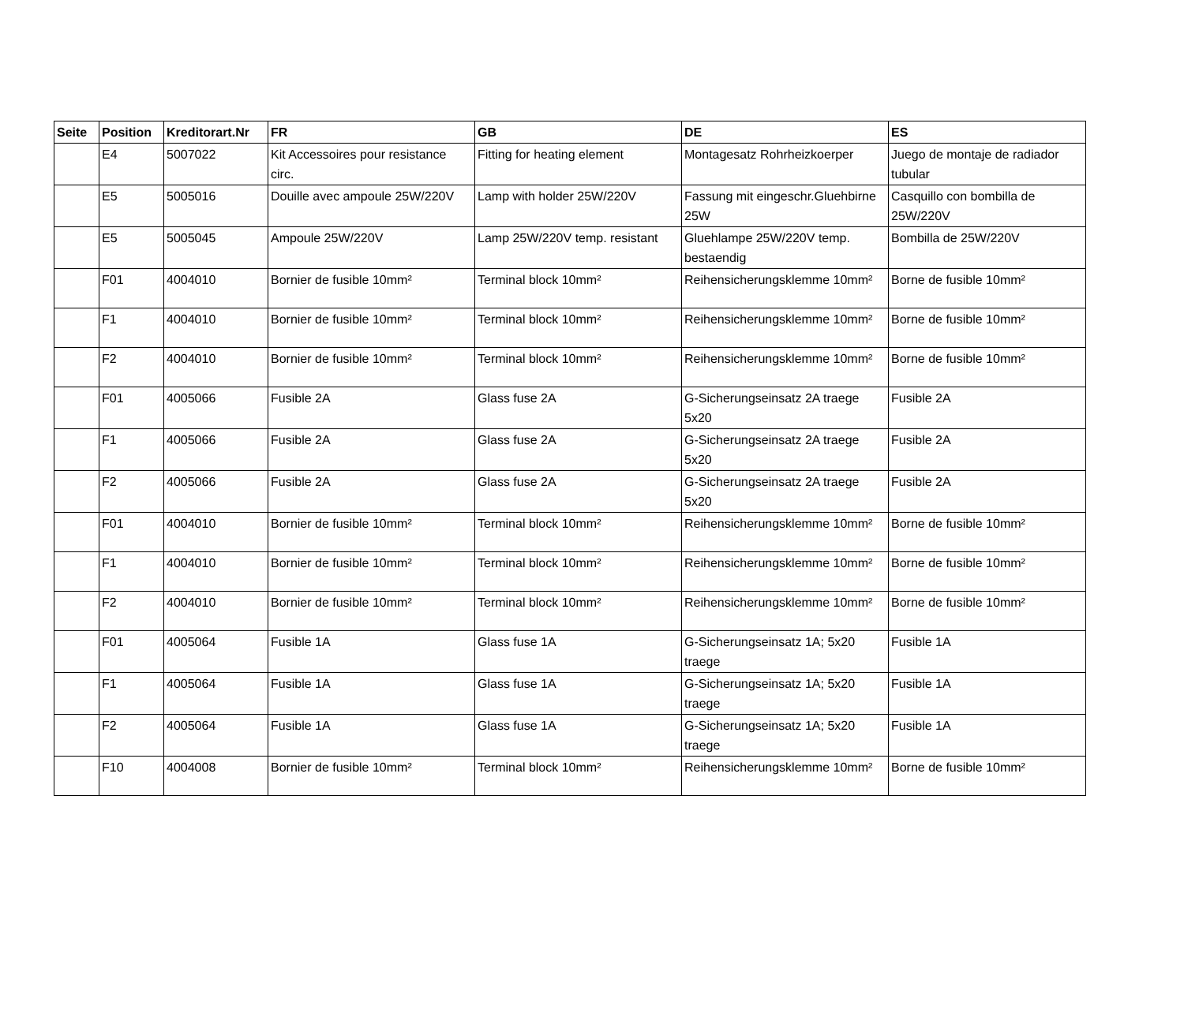| Seite | Position | Kreditorart.Nr | FR | GB | DE | ES |
| --- | --- | --- | --- | --- | --- | --- |
| | E4 | 5007022 | Kit Accessoires pour resistance circ. | Fitting for heating element | Montagesatz Rohrheizkoerper | Juego de montaje de radiador tubular |
| | E5 | 5005016 | Douille avec ampoule 25W/220V | Lamp with holder 25W/220V | Fassung mit eingeschr.Gluehbirne 25W | Casquillo con bombilla de 25W/220V |
| | E5 | 5005045 | Ampoule 25W/220V | Lamp 25W/220V temp. resistant | Gluehlampe 25W/220V temp. bestaendig | Bombilla de 25W/220V |
| | F01 | 4004010 | Bornier de fusible 10mm² | Terminal block 10mm² | Reihensicherungsklemme 10mm² | Borne de fusible 10mm² |
| | F1 | 4004010 | Bornier de fusible 10mm² | Terminal block 10mm² | Reihensicherungsklemme 10mm² | Borne de fusible 10mm² |
| | F2 | 4004010 | Bornier de fusible 10mm² | Terminal block 10mm² | Reihensicherungsklemme 10mm² | Borne de fusible 10mm² |
| | F01 | 4005066 | Fusible 2A | Glass fuse 2A | G-Sicherungseinsatz 2A traege 5x20 | Fusible 2A |
| | F1 | 4005066 | Fusible 2A | Glass fuse 2A | G-Sicherungseinsatz 2A traege 5x20 | Fusible 2A |
| | F2 | 4005066 | Fusible 2A | Glass fuse 2A | G-Sicherungseinsatz 2A traege 5x20 | Fusible 2A |
| | F01 | 4004010 | Bornier de fusible 10mm² | Terminal block 10mm² | Reihensicherungsklemme 10mm² | Borne de fusible 10mm² |
| | F1 | 4004010 | Bornier de fusible 10mm² | Terminal block 10mm² | Reihensicherungsklemme 10mm² | Borne de fusible 10mm² |
| | F2 | 4004010 | Bornier de fusible 10mm² | Terminal block 10mm² | Reihensicherungsklemme 10mm² | Borne de fusible 10mm² |
| | F01 | 4005064 | Fusible 1A | Glass fuse 1A | G-Sicherungseinsatz 1A; 5x20 traege | Fusible 1A |
| | F1 | 4005064 | Fusible 1A | Glass fuse 1A | G-Sicherungseinsatz 1A; 5x20 traege | Fusible 1A |
| | F2 | 4005064 | Fusible 1A | Glass fuse 1A | G-Sicherungseinsatz 1A; 5x20 traege | Fusible 1A |
| | F10 | 4004008 | Bornier de fusible 10mm² | Terminal block 10mm² | Reihensicherungsklemme 10mm² | Borne de fusible 10mm² |